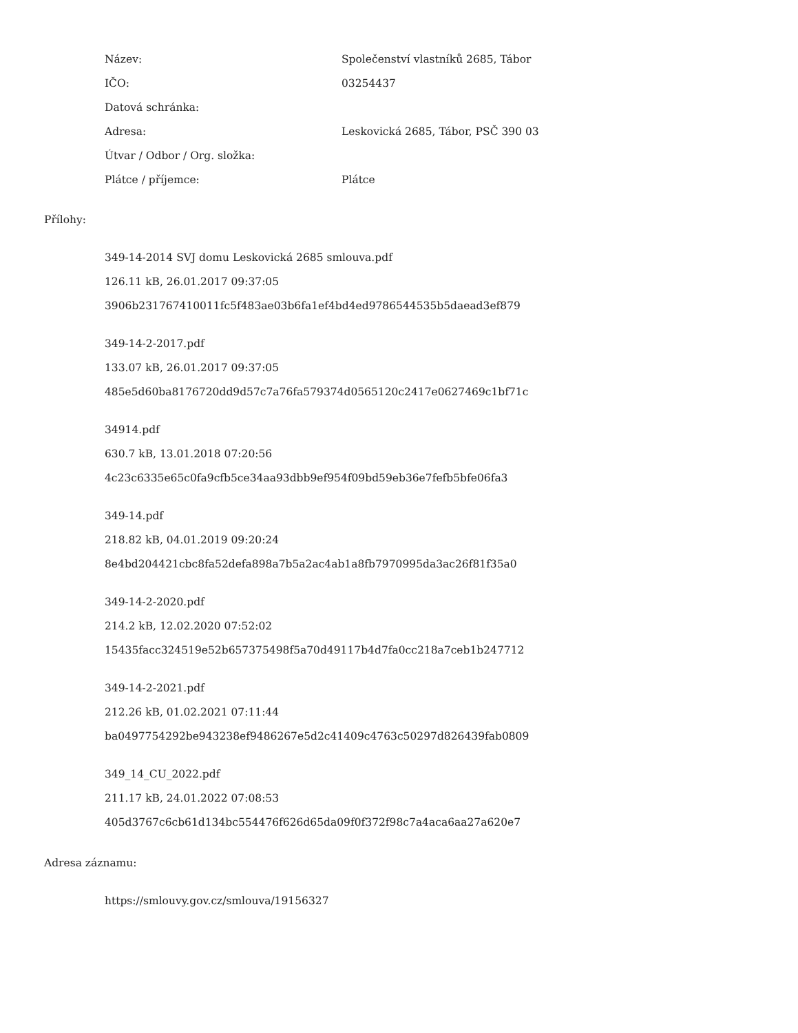| Název: | Společenství vlastníků 2685, Tábor |
| IČO: | 03254437 |
| Datová schránka: | |
| Adresa: | Leskovická 2685, Tábor, PSČ 390 03 |
| Útvar / Odbor / Org. složka: | |
| Plátce / příjemce: | Plátce |
Přílohy:
349-14-2014 SVJ domu Leskovická 2685 smlouva.pdf
126.11 kB, 26.01.2017 09:37:05
3906b231767410011fc5f483ae03b6fa1ef4bd4ed9786544535b5daead3ef879
349-14-2-2017.pdf
133.07 kB, 26.01.2017 09:37:05
485e5d60ba8176720dd9d57c7a76fa579374d0565120c2417e0627469c1bf71c
34914.pdf
630.7 kB, 13.01.2018 07:20:56
4c23c6335e65c0fa9cfb5ce34aa93dbb9ef954f09bd59eb36e7fefb5bfe06fa3
349-14.pdf
218.82 kB, 04.01.2019 09:20:24
8e4bd204421cbc8fa52defa898a7b5a2ac4ab1a8fb7970995da3ac26f81f35a0
349-14-2-2020.pdf
214.2 kB, 12.02.2020 07:52:02
15435facc324519e52b657375498f5a70d49117b4d7fa0cc218a7ceb1b247712
349-14-2-2021.pdf
212.26 kB, 01.02.2021 07:11:44
ba0497754292be943238ef9486267e5d2c41409c4763c50297d826439fab0809
349_14_CU_2022.pdf
211.17 kB, 24.01.2022 07:08:53
405d3767c6cb61d134bc554476f626d65da09f0f372f98c7a4aca6aa27a620e7
Adresa záznamu:
https://smlouvy.gov.cz/smlouva/19156327